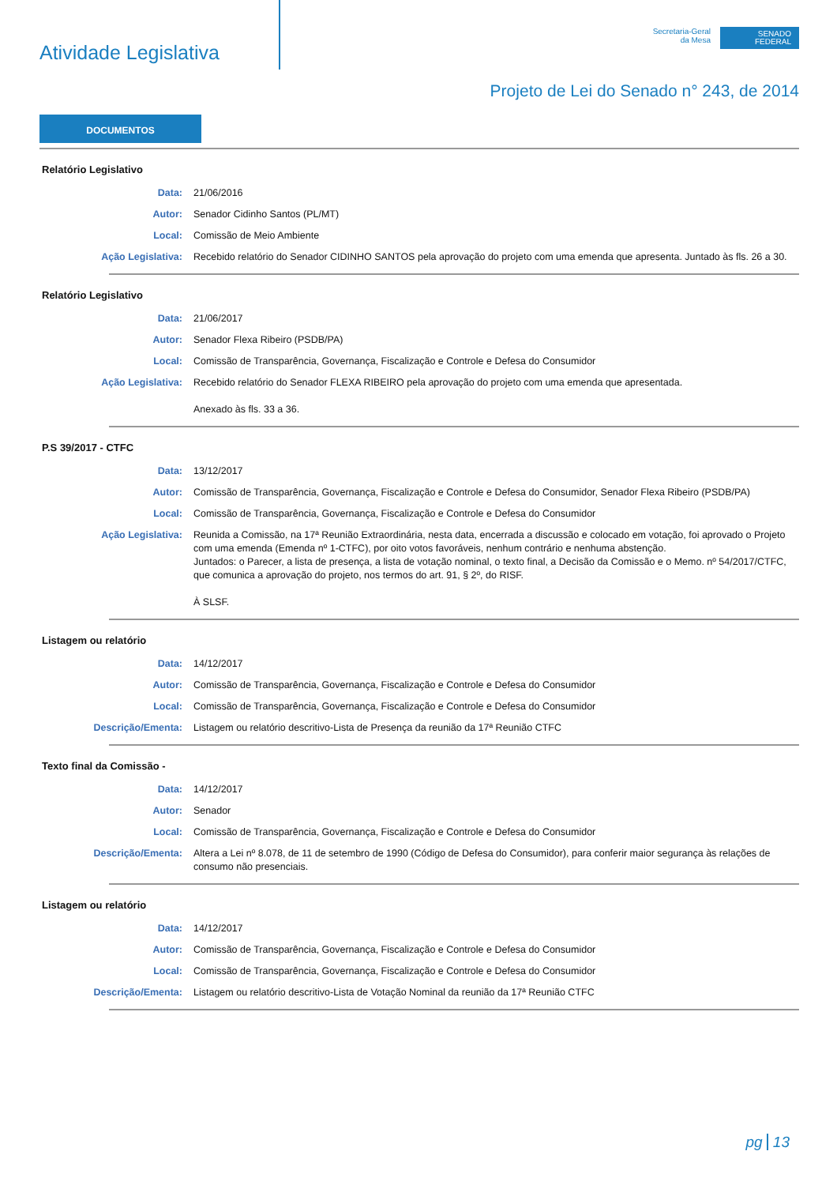Atividade Legislativa
Secretaria-Geral
da Mesa
SENADO
FEDERAL
Projeto de Lei do Senado n° 243, de 2014
DOCUMENTOS
Relatório Legislativo
Data: 21/06/2016
Autor: Senador Cidinho Santos (PL/MT)
Local: Comissão de Meio Ambiente
Ação Legislativa: Recebido relatório do Senador CIDINHO SANTOS pela aprovação do projeto com uma emenda que apresenta. Juntado às fls. 26 a 30.
Relatório Legislativo
Data: 21/06/2017
Autor: Senador Flexa Ribeiro (PSDB/PA)
Local: Comissão de Transparência, Governança, Fiscalização e Controle e Defesa do Consumidor
Ação Legislativa: Recebido relatório do Senador FLEXA RIBEIRO pela aprovação do projeto com uma emenda que apresentada.
Anexado às fls. 33 a 36.
P.S 39/2017 - CTFC
Data: 13/12/2017
Autor: Comissão de Transparência, Governança, Fiscalização e Controle e Defesa do Consumidor, Senador Flexa Ribeiro (PSDB/PA)
Local: Comissão de Transparência, Governança, Fiscalização e Controle e Defesa do Consumidor
Ação Legislativa: Reunida a Comissão, na 17ª Reunião Extraordinária, nesta data, encerrada a discussão e colocado em votação, foi aprovado o Projeto com uma emenda (Emenda nº 1-CTFC), por oito votos favoráveis, nenhum contrário e nenhuma abstenção.
Juntados: o Parecer, a lista de presença, a lista de votação nominal, o texto final, a Decisão da Comissão e o Memo. nº 54/2017/CTFC, que comunica a aprovação do projeto, nos termos do art. 91, § 2º, do RISF.
À SLSF.
Listagem ou relatório
Data: 14/12/2017
Autor: Comissão de Transparência, Governança, Fiscalização e Controle e Defesa do Consumidor
Local: Comissão de Transparência, Governança, Fiscalização e Controle e Defesa do Consumidor
Descrição/Ementa: Listagem ou relatório descritivo-Lista de Presença da reunião da 17ª Reunião CTFC
Texto final da Comissão -
Data: 14/12/2017
Autor: Senador
Local: Comissão de Transparência, Governança, Fiscalização e Controle e Defesa do Consumidor
Descrição/Ementa: Altera a Lei nº 8.078, de 11 de setembro de 1990 (Código de Defesa do Consumidor), para conferir maior segurança às relações de consumo não presenciais.
Listagem ou relatório
Data: 14/12/2017
Autor: Comissão de Transparência, Governança, Fiscalização e Controle e Defesa do Consumidor
Local: Comissão de Transparência, Governança, Fiscalização e Controle e Defesa do Consumidor
Descrição/Ementa: Listagem ou relatório descritivo-Lista de Votação Nominal da reunião da 17ª Reunião CTFC
pg 13